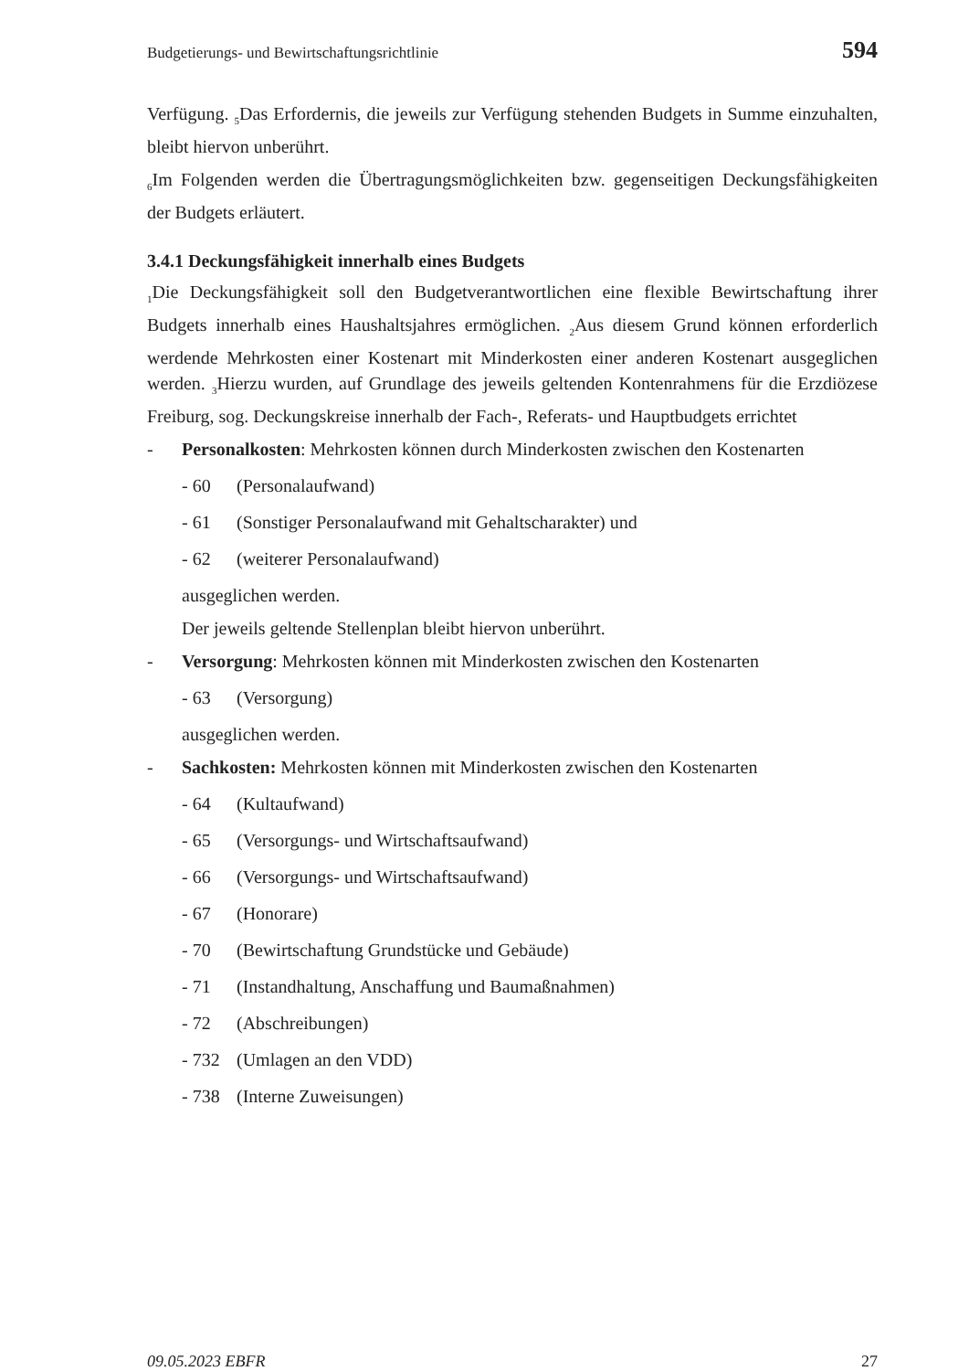Budgetierungs- und Bewirtschaftungsrichtlinie 594
Verfügung. <sub>5</sub>Das Erfordernis, die jeweils zur Verfügung stehenden Budgets in Summe einzuhalten, bleibt hiervon unberührt.
<sub>6</sub>Im Folgenden werden die Übertragungsmöglichkeiten bzw. gegenseitigen Deckungsfähigkeiten der Budgets erläutert.
3.4.1 Deckungsfähigkeit innerhalb eines Budgets
<sub>1</sub>Die Deckungsfähigkeit soll den Budgetverantwortlichen eine flexible Bewirtschaftung ihrer Budgets innerhalb eines Haushaltsjahres ermöglichen. <sub>2</sub>Aus diesem Grund können erforderlich werdende Mehrkosten einer Kostenart mit Minderkosten einer anderen Kostenart ausgeglichen werden. <sub>3</sub>Hierzu wurden, auf Grundlage des jeweils geltenden Kontenrahmens für die Erzdiözese Freiburg, sog. Deckungskreise innerhalb der Fach-, Referats- und Hauptbudgets errichtet
- Personalkosten: Mehrkosten können durch Minderkosten zwischen den Kostenarten
- 60 (Personalaufwand)
- 61 (Sonstiger Personalaufwand mit Gehaltscharakter) und
- 62 (weiterer Personalaufwand)
ausgeglichen werden.
Der jeweils geltende Stellenplan bleibt hiervon unberührt.
- Versorgung: Mehrkosten können mit Minderkosten zwischen den Kostenarten
- 63 (Versorgung)
ausgeglichen werden.
- Sachkosten: Mehrkosten können mit Minderkosten zwischen den Kostenarten
- 64 (Kultaufwand)
- 65 (Versorgungs- und Wirtschaftsaufwand)
- 66 (Versorgungs- und Wirtschaftsaufwand)
- 67 (Honorare)
- 70 (Bewirtschaftung Grundstücke und Gebäude)
- 71 (Instandhaltung, Anschaffung und Baumaßnahmen)
- 72 (Abschreibungen)
- 732 (Umlagen an den VDD)
- 738 (Interne Zuweisungen)
09.05.2023 EBFR 27